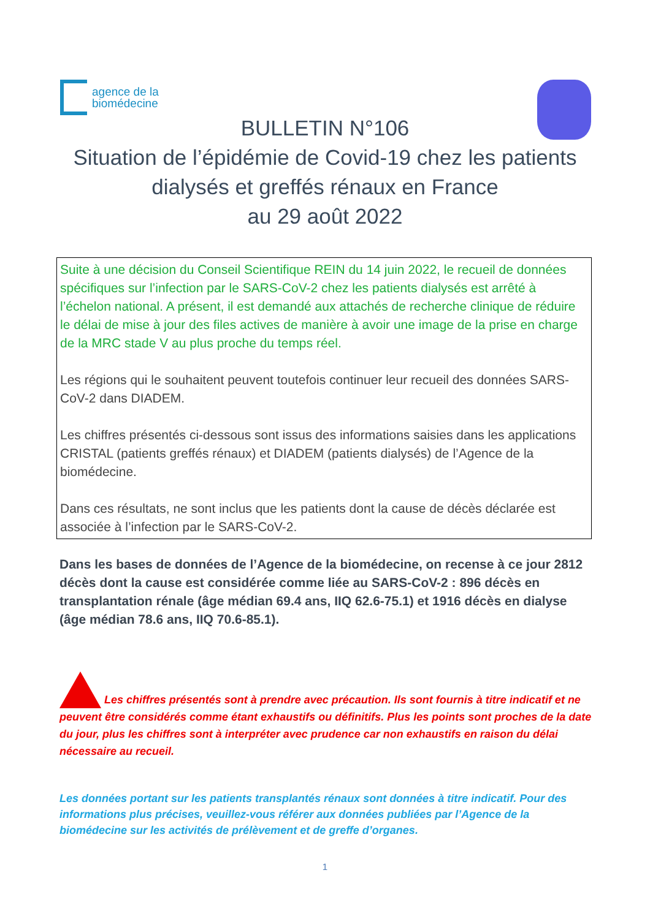agence de la
biomédecine
BULLETIN N°106
Situation de l’épidémie de Covid-19 chez les patients
dialysés et greffés rénaux en France
au 29 août 2022
Suite à une décision du Conseil Scientifique REIN du 14 juin 2022, le recueil de données spécifiques sur l’infection par le SARS-CoV-2 chez les patients dialysés est arrêté à l’échelon national. A présent, il est demandé aux attachés de recherche clinique de réduire le délai de mise à jour des files actives de manière à avoir une image de la prise en charge de la MRC stade V au plus proche du temps réel.
Les régions qui le souhaitent peuvent toutefois continuer leur recueil des données SARS-CoV-2 dans DIADEM.
Les chiffres présentés ci-dessous sont issus des informations saisies dans les applications CRISTAL (patients greffés rénaux) et DIADEM (patients dialysés) de l’Agence de la biomédecine.
Dans ces résultats, ne sont inclus que les patients dont la cause de décès déclarée est associée à l’infection par le SARS-CoV-2.
Dans les bases de données de l’Agence de la biomédecine, on recense à ce jour 2812 décès dont la cause est considérée comme liée au SARS-CoV-2 : 896 décès en transplantation rénale (âge médian 69.4 ans, IIQ 62.6-75.1) et 1916 décès en dialyse (âge médian 78.6 ans, IIQ 70.6-85.1).
Les chiffres présentés sont à prendre avec précaution. Ils sont fournis à titre indicatif et ne peuvent être considérés comme étant exhaustifs ou définitifs. Plus les points sont proches de la date du jour, plus les chiffres sont à interpréter avec prudence car non exhaustifs en raison du délai nécessaire au recueil.
Les données portant sur les patients transplantés rénaux sont données à titre indicatif. Pour des informations plus précises, veuillez-vous référer aux données publiées par l’Agence de la biomédecine sur les activités de prélèvement et de greffe d’organes.
1